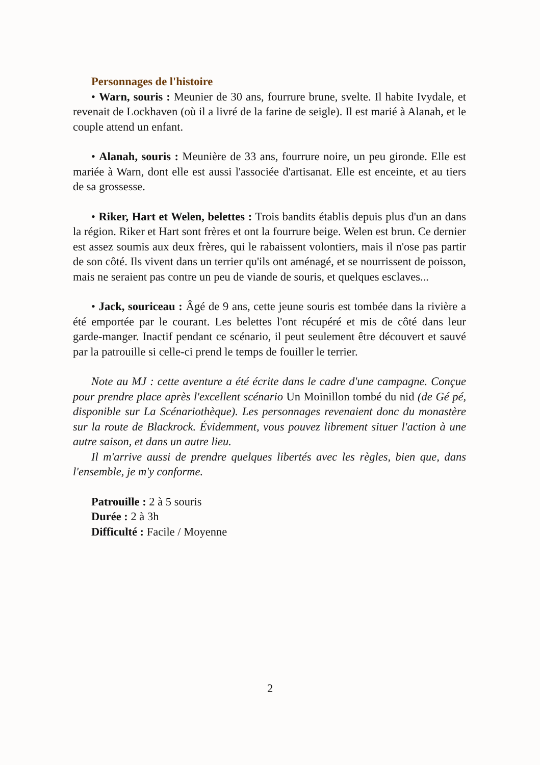Personnages de l'histoire
• Warn, souris : Meunier de 30 ans, fourrure brune, svelte. Il habite Ivydale, et revenait de Lockhaven (où il a livré de la farine de seigle). Il est marié à Alanah, et le couple attend un enfant.
• Alanah, souris : Meunière de 33 ans, fourrure noire, un peu gironde. Elle est mariée à Warn, dont elle est aussi l'associée d'artisanat. Elle est enceinte, et au tiers de sa grossesse.
• Riker, Hart et Welen, belettes : Trois bandits établis depuis plus d'un an dans la région. Riker et Hart sont frères et ont la fourrure beige. Welen est brun. Ce dernier est assez soumis aux deux frères, qui le rabaissent volontiers, mais il n'ose pas partir de son côté. Ils vivent dans un terrier qu'ils ont aménagé, et se nourrissent de poisson, mais ne seraient pas contre un peu de viande de souris, et quelques esclaves...
• Jack, souriceau : Âgé de 9 ans, cette jeune souris est tombée dans la rivière a été emportée par le courant. Les belettes l'ont récupéré et mis de côté dans leur garde-manger. Inactif pendant ce scénario, il peut seulement être découvert et sauvé par la patrouille si celle-ci prend le temps de fouiller le terrier.
Note au MJ : cette aventure a été écrite dans le cadre d'une campagne. Conçue pour prendre place après l'excellent scénario Un Moinillon tombé du nid (de Gé pé, disponible sur La Scénariothèque). Les personnages revenaient donc du monastère sur la route de Blackrock. Évidemment, vous pouvez librement situer l'action à une autre saison, et dans un autre lieu.
Il m'arrive aussi de prendre quelques libertés avec les règles, bien que, dans l'ensemble, je m'y conforme.
Patrouille : 2 à 5 souris
Durée : 2 à 3h
Difficulté : Facile / Moyenne
2